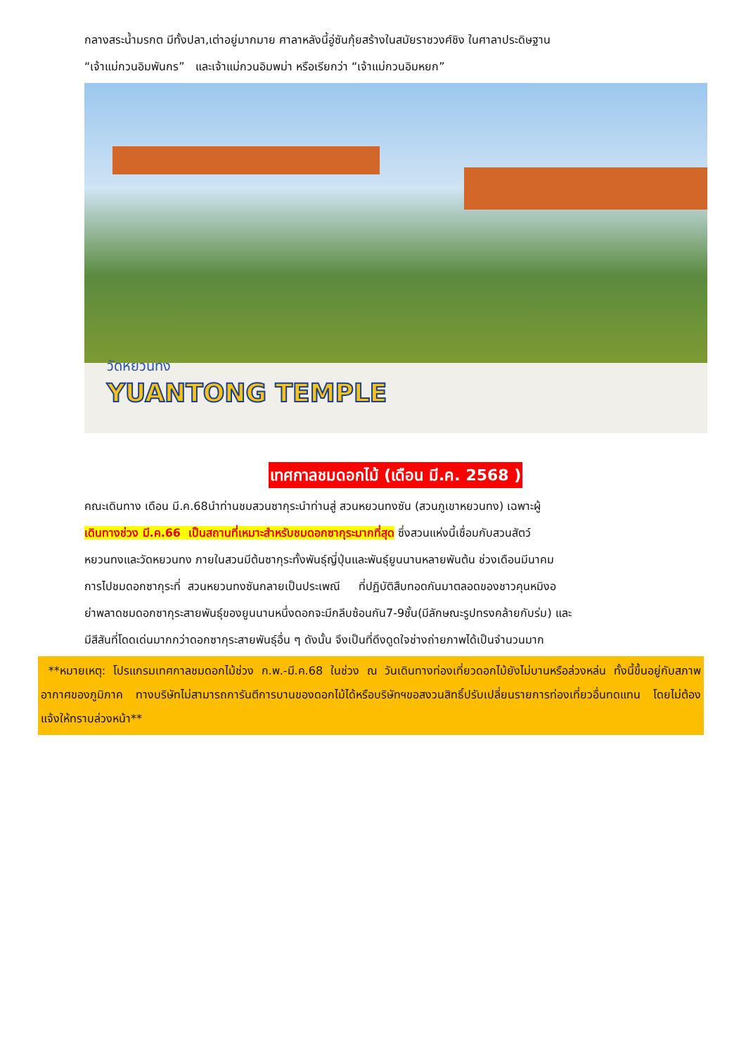กลางสระน้ำมรกต มีทั้งปลา,เต่าอยู่มากมาย ศาลาหลังนี้อู่ซันกุ้ยสร้างในสมัยราชวงศ์ชิง ในศาลาประดิษฐาน
“เจ้าแม่กวนอิมพันกร” และเจ้าแม่กวนอิมพม่า หรือเรียกว่า “เจ้าแม่กวนอิมหยก”
วัดหยวนทง
YUANTONG TEMPLE
เทศกาลชมดอกไม้ (เดือน มี.ค. 2568 )
คณะเดินทาง เดือน มี.ค.68นำท่านชมสวนซากุระนำท่านสู่ สวนหยวนทงซัน (สวนภูเขาหยวนทง) เฉพาะผู้
เดินทางช่วง มี.ค.66 เป็นสถานที่เหมาะสำหรับชมดอกซากุระมากที่สุด ซึ่งสวนแห่งนี้เชื่อมกับสวนสัตว์
หยวนทงและวัดหยวนทง ภายในสวนมีต้นซากุระทั้งพันธุ์ญี่ปุ่นและพันธุ์ยูนนานหลายพันต้น ช่วงเดือนมีนาคม
การไปชมดอกซากุระที่ สวนหยวนทงซันกลายเป็นประเพณี ที่ปฏิบัติสืบทอดกันมาตลอดของชาวคุนหมิงอ
ย่าพลาดชมดอกซากุระสายพันธุ์ของยูนนานหนึ่งดอกจะมีกลีบซ้อนกัน7-9ชั้น(มีลักษณะรูปทรงคล้ายกับร่ม) และ
มีสีสันที่โดดเด่นมากกว่าดอกซากุระสายพันธุ์อื่น ๆ ดังนั้น จึงเป็นที่ดึงดูดใจช่างถ่ายภาพได้เป็นจำนวนมาก
**หมายเหตุ: โปรแกรมเทศกาลชมดอกไม้ช่วง ก.พ.-มี.ค.68 ในช่วง ณ วันเดินทางท่องเที่ยวดอกไม้ยังไม่บานหรือล่วงหล่น ทั้งนี้ขึ้นอยู่กับสภาพอากาศของภูมิภาค ทางบริษัทไม่สามารถการันตีการบานของดอกไม้ได้หรือบริษัทฯขอสงวนสิทธิ์ปรับเปลี่ยนรายการท่องเที่ยวอื่นทดแทน โดยไม่ต้องแจ้งให้ทราบล่วงหน้า**